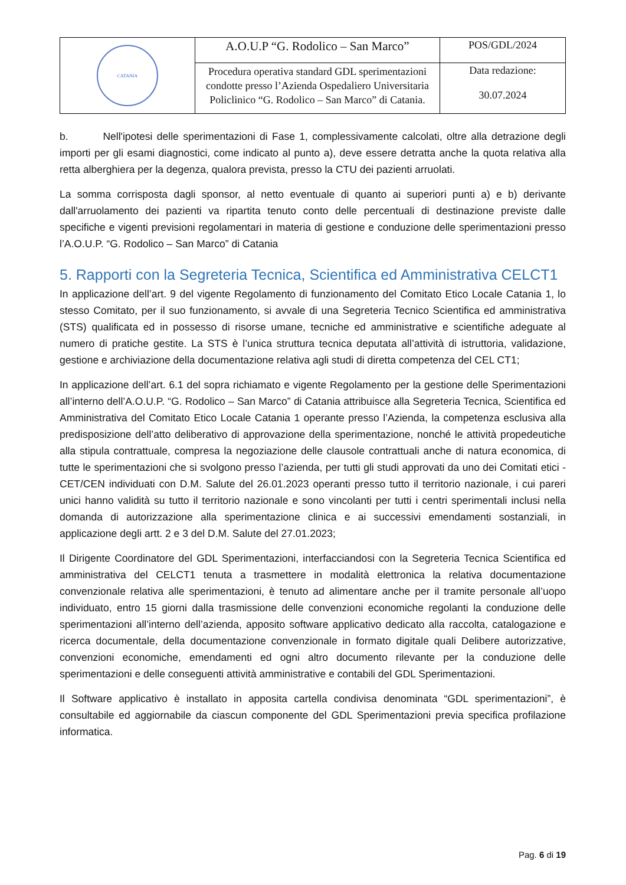| CATANIA | A.O.U.P “G. Rodolico – San Marco” | POS/GDL/2024 |
| | Procedura operativa standard GDL sperimentazioni condotte presso l’Azienda Ospedaliero Universitaria Policlinico “G. Rodolico – San Marco” di Catania. | Data redazione: 30.07.2024 |
b. Nell'ipotesi delle sperimentazioni di Fase 1, complessivamente calcolati, oltre alla detrazione degli importi per gli esami diagnostici, come indicato al punto a), deve essere detratta anche la quota relativa alla retta alberghiera per la degenza, qualora prevista, presso la CTU dei pazienti arruolati.
La somma corrisposta dagli sponsor, al netto eventuale di quanto ai superiori punti a) e b) derivante dall'arruolamento dei pazienti va ripartita tenuto conto delle percentuali di destinazione previste dalle specifiche e vigenti previsioni regolamentari in materia di gestione e conduzione delle sperimentazioni presso l’A.O.U.P. “G. Rodolico – San Marco” di Catania
5. Rapporti con la Segreteria Tecnica, Scientifica ed Amministrativa CELCT1
In applicazione dell’art. 9 del vigente Regolamento di funzionamento del Comitato Etico Locale Catania 1, lo stesso Comitato, per il suo funzionamento, si avvale di una Segreteria Tecnico Scientifica ed amministrativa (STS) qualificata ed in possesso di risorse umane, tecniche ed amministrative e scientifiche adeguate al numero di pratiche gestite. La STS è l’unica struttura tecnica deputata all’attività di istruttoria, validazione, gestione e archiviazione della documentazione relativa agli studi di diretta competenza del CEL CT1;
In applicazione dell’art. 6.1 del sopra richiamato e vigente Regolamento per la gestione delle Sperimentazioni all’interno dell’A.O.U.P. “G. Rodolico – San Marco” di Catania attribuisce alla Segreteria Tecnica, Scientifica ed Amministrativa del Comitato Etico Locale Catania 1 operante presso l’Azienda, la competenza esclusiva alla predisposizione dell’atto deliberativo di approvazione della sperimentazione, nonché le attività propedeutiche alla stipula contrattuale, compresa la negoziazione delle clausole contrattuali anche di natura economica, di tutte le sperimentazioni che si svolgono presso l’azienda, per tutti gli studi approvati da uno dei Comitati etici - CET/CEN individuati con D.M. Salute del 26.01.2023 operanti presso tutto il territorio nazionale, i cui pareri unici hanno validità su tutto il territorio nazionale e sono vincolanti per tutti i centri sperimentali inclusi nella domanda di autorizzazione alla sperimentazione clinica e ai successivi emendamenti sostanziali, in applicazione degli artt. 2 e 3 del D.M. Salute del 27.01.2023;
Il Dirigente Coordinatore del GDL Sperimentazioni, interfacciandosi con la Segreteria Tecnica Scientifica ed amministrativa del CELCT1 tenuta a trasmettere in modalità elettronica la relativa documentazione convenzionale relativa alle sperimentazioni, è tenuto ad alimentare anche per il tramite personale all’uopo individuato, entro 15 giorni dalla trasmissione delle convenzioni economiche regolanti la conduzione delle sperimentazioni all’interno dell’azienda, apposito software applicativo dedicato alla raccolta, catalogazione e ricerca documentale, della documentazione convenzionale in formato digitale quali Delibere autorizzative, convenzioni economiche, emendamenti ed ogni altro documento rilevante per la conduzione delle sperimentazioni e delle conseguenti attività amministrative e contabili del GDL Sperimentazioni.
Il Software applicativo è installato in apposita cartella condivisa denominata “GDL sperimentazioni”, è consultabile ed aggiornabile da ciascun componente del GDL Sperimentazioni previa specifica profilazione informatica.
Pag. 6 di 19